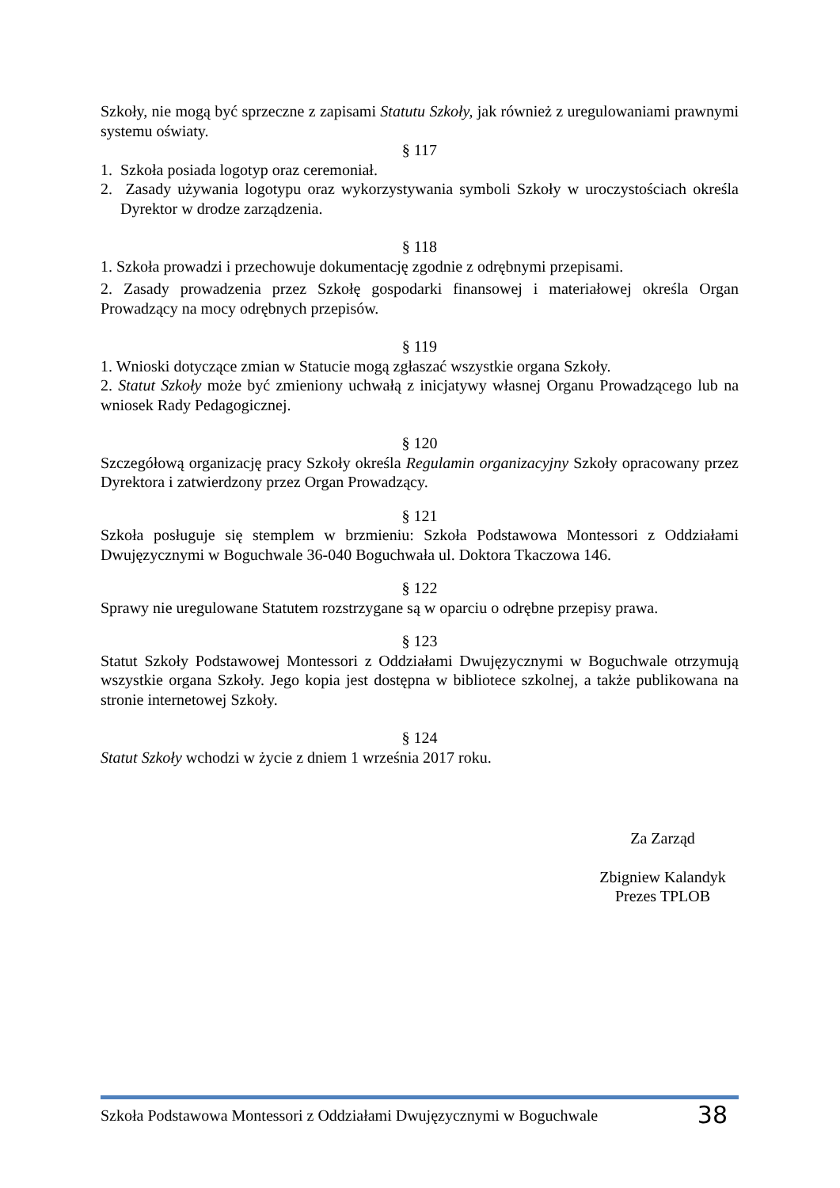Szkoły, nie mogą być sprzeczne z zapisami Statutu Szkoły, jak również z uregulowaniami prawnymi systemu oświaty.
§ 117
1. Szkoła posiada logotyp oraz ceremoniał.
2. Zasady używania logotypu oraz wykorzystywania symboli Szkoły w uroczystościach określa Dyrektor w drodze zarządzenia.
§ 118
1. Szkoła prowadzi i przechowuje dokumentację zgodnie z odrębnymi przepisami.
2. Zasady prowadzenia przez Szkołę gospodarki finansowej i materiałowej określa Organ Prowadzący na mocy odrębnych przepisów.
§ 119
1. Wnioski dotyczące zmian w Statucie mogą zgłaszać wszystkie organa Szkoły.
2. Statut Szkoły może być zmieniony uchwałą z inicjatywy własnej Organu Prowadzącego lub na wniosek Rady Pedagogicznej.
§ 120
Szczegółową organizację pracy Szkoły określa Regulamin organizacyjny Szkoły opracowany przez Dyrektora i zatwierdzony przez Organ Prowadzący.
§ 121
Szkoła posługuje się stemplem w brzmieniu: Szkoła Podstawowa Montessori z Oddziałami Dwujęzycznymi w Boguchwale 36-040 Boguchwała ul. Doktora Tkaczowa 146.
§ 122
Sprawy nie uregulowane Statutem rozstrzygane są w oparciu o odrębne przepisy prawa.
§ 123
Statut Szkoły Podstawowej Montessori z Oddziałami Dwujęzycznymi w Boguchwale otrzymują wszystkie organa Szkoły. Jego kopia jest dostępna w bibliotece szkolnej, a także publikowana na stronie internetowej Szkoły.
§ 124
Statut Szkoły wchodzi w życie z dniem 1 września 2017 roku.
Za Zarząd
Zbigniew Kalandyk
Prezes TPLOB
Szkoła Podstawowa Montessori z Oddziałami Dwujęzycznymi w Boguchwale 38